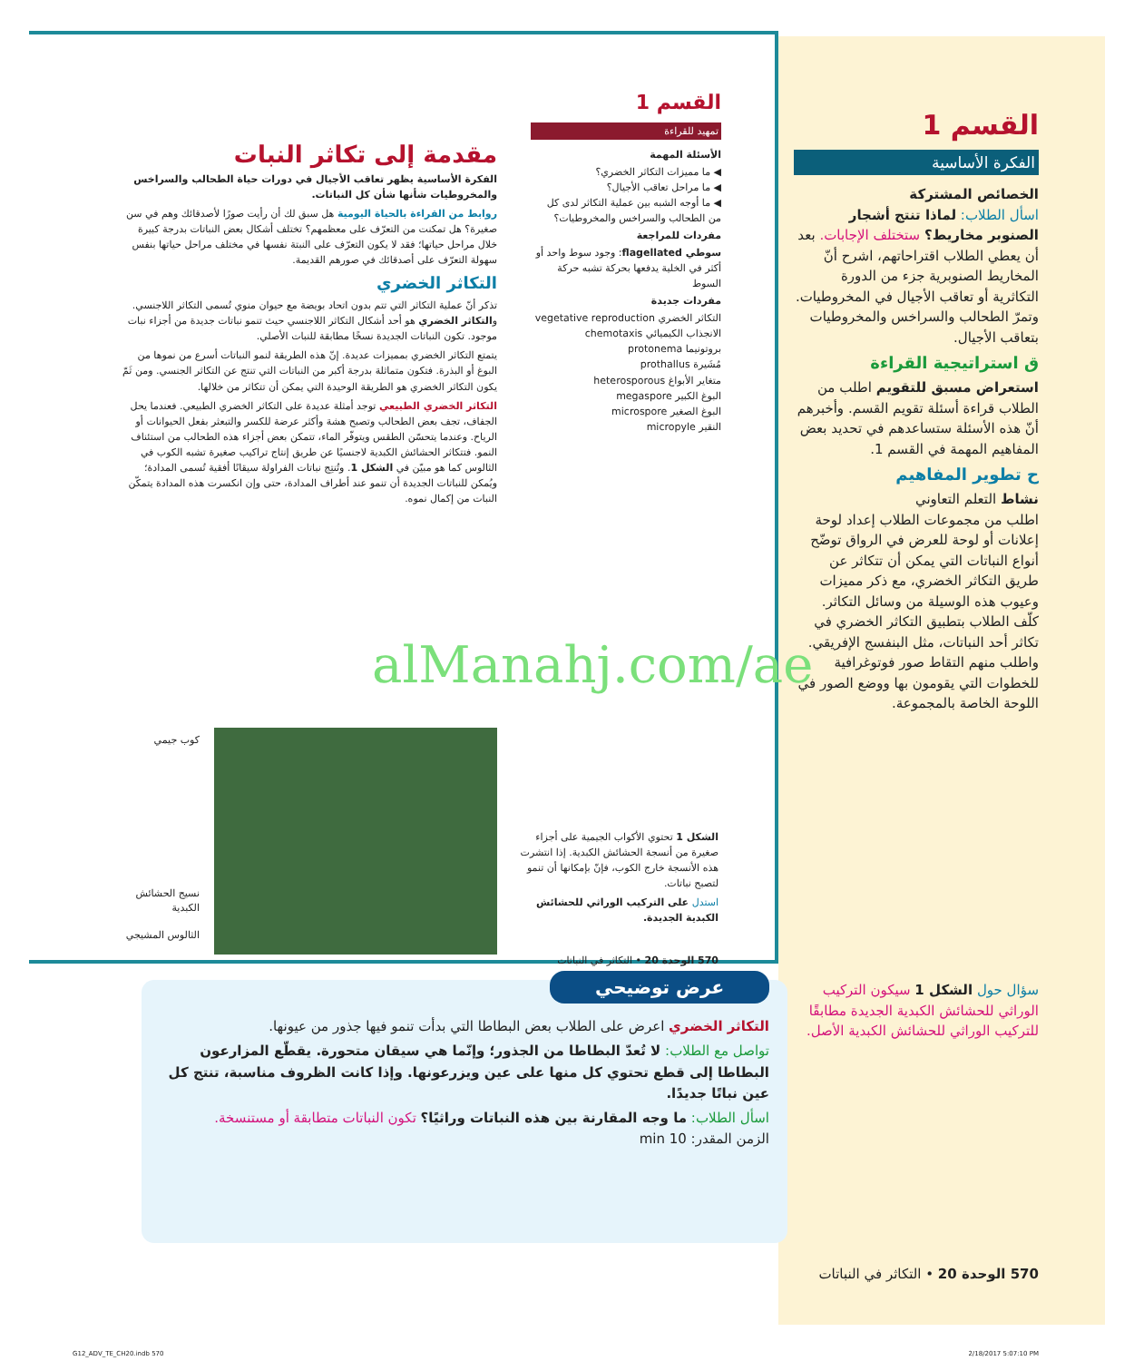القسم 1
الفكرة الأساسية
الخصائص المشتركة
اسأل الطلاب: لماذا تنتج أشجار الصنوبر مخاريط؟ ستختلف الإجابات. بعد أن يعطي الطلاب اقتراحاتهم، اشرح أنّ المخاريط الصنوبرية جزء من الدورة التكاثرية أو تعاقب الأجيال في المخروطيات. وتمرّ الطحالب والسراخس والمخروطيات بتعاقب الأجيال.
ق استراتيجية القراءة
استعراض مسبق للتقويم اطلب من الطلاب قراءة أسئلة تقويم القسم. وأخبرهم أنّ هذه الأسئلة ستساعدهم في تحديد بعض المفاهيم المهمة في القسم 1.
ح تطوير المفاهيم
نشاط التعلم التعاوني
اطلب من مجموعات الطلاب إعداد لوحة إعلانات أو لوحة للعرض في الرواق توضّح أنواع النباتات التي يمكن أن تتكاثر عن طريق التكاثر الخضري، مع ذكر مميزات وعيوب هذه الوسيلة من وسائل التكاثر. كلّف الطلاب بتطبيق التكاثر الخضري في تكاثر أحد النباتات، مثل البنفسج الإفريقي. واطلب منهم التقاط صور فوتوغرافية للخطوات التي يقومون بها ووضع الصور في اللوحة الخاصة بالمجموعة.
القسم 1
تمهيد للقراءة
الأسئلة المهمة
◀ ما مميزات التكاثر الخضري؟
◀ ما مراحل تعاقب الأجيال؟
◀ ما أوجه الشبه بين عملية التكاثر لدى كل من الطحالب والسراخس والمخروطيات؟
مفردات للمراجعة
سوطي flagellated: وجود سوط واحد أو أكثر في الخلية يدفعها بحركة تشبه حركة السوط
مفردات جديدة
التكاثر الخضري vegetative reproduction
الانجذاب الكيميائي chemotaxis
بروتونيما protonema
مُشَيرة prothallus
متغاير الأبواغ heterosporous
البوغ الكبير megaspore
البوغ الصغير microspore
النقير micropyle
مقدمة إلى تكاثر النبات
الفكرة الأساسية يظهر تعاقب الأجيال في دورات حياة الطحالب والسراخس والمخروطيات شأنها شأن كل النباتات.
روابط من القراءة بالحياة اليومية هل سبق لك أن رأيت صورًا لأصدقائك وهم في سن صغيرة؟ هل تمكنت من التعرّف على معظمهم؟ تختلف أشكال بعض النباتات بدرجة كبيرة خلال مراحل حياتها؛ فقد لا يكون التعرّف على النبتة نفسها في مختلف مراحل حياتها بنفس سهولة التعرّف على أصدقائك في صورهم القديمة.
التكاثر الخضري
تذكر أنّ عملية التكاثر التي تتم بدون اتحاد بويضة مع حيوان منوي تُسمى التكاثر اللاجنسي. والتكاثر الخضري هو أحد أشكال التكاثر اللاجنسي حيث تنمو نباتات جديدة من أجزاء نبات موجود. تكون النباتات الجديدة نسخًا مطابقة للنبات الأصلي.
يتمتع التكاثر الخضري بمميزات عديدة. إنّ هذه الطريقة لنمو النباتات أسرع من نموها من البوغ أو البذرة. فتكون متماثلة بدرجة أكبر من النباتات التي تنتج عن التكاثر الجنسي. ومن ثَمّ يكون التكاثر الخضري هو الطريقة الوحيدة التي يمكن أن تتكاثر من خلالها.
التكاثر الخضري الطبيعي توجد أمثلة عديدة على التكاثر الخضري الطبيعي. فعندما يحل الجفاف، تجف بعض الطحالب وتصبح هشة وأكثر عرضة للكسر والتبعثر بفعل الحيوانات أو الرياح. وعندما يتحسّن الطقس ويتوفّر الماء، تتمكن بعض أجزاء هذه الطحالب من استئناف النمو. فتتكاثر الحشائش الكبدية لاجنسيًا عن طريق إنتاج تراكيب صغيرة تشبه الكوب في الثالوس كما هو مبيّن في الشكل 1. وتُنتِج نباتات الفراولة سيقانًا أفقية تُسمى المدادة؛ ويُمكن للنباتات الجديدة أن تنمو عند أطراف المدادة، حتى وإن انكسرت هذه المدادة يتمكّن النبات من إكمال نموه.
alManahj.com/ae
كوب جيمي
نسيج الحشائش الكبدية
الثالوس المشيجي
الشكل 1 تحتوي الأكواب الجيمية على أجزاء صغيرة من أنسجة الحشائش الكبدية. إذا انتشرت هذه الأنسجة خارج الكوب، فإنّ بإمكانها أن تنمو لتصبح نباتات.
استدل على التركيب الوراثي للحشائش الكبدية الجديدة.
570 الوحدة 20 • التكاثر في النباتات
عرض توضيحي
التكاثر الخضري اعرض على الطلاب بعض البطاطا التي بدأت تنمو فيها جذور من عيونها.
تواصل مع الطلاب: لا تُعدّ البطاطا من الجذور؛ وإنّما هي سيقان متحورة. يقطّع المزارعون البطاطا إلى قطع تحتوي كل منها على عين ويزرعونها. وإذا كانت الظروف مناسبة، تنتج كل عين نباتًا جديدًا.
اسأل الطلاب: ما وجه المقارنة بين هذه النباتات وراثيًا؟ تكون النباتات متطابقة أو مستنسخة.
الزمن المقدر: 10 min
سؤال حول الشكل 1 سيكون التركيب الوراثي للحشائش الكبدية الجديدة مطابقًا للتركيب الوراثي للحشائش الكبدية الأصل.
570 الوحدة 20 • التكاثر في النباتات
G12_ADV_TE_CH20.indb 570 2/18/2017 5:07:10 PM